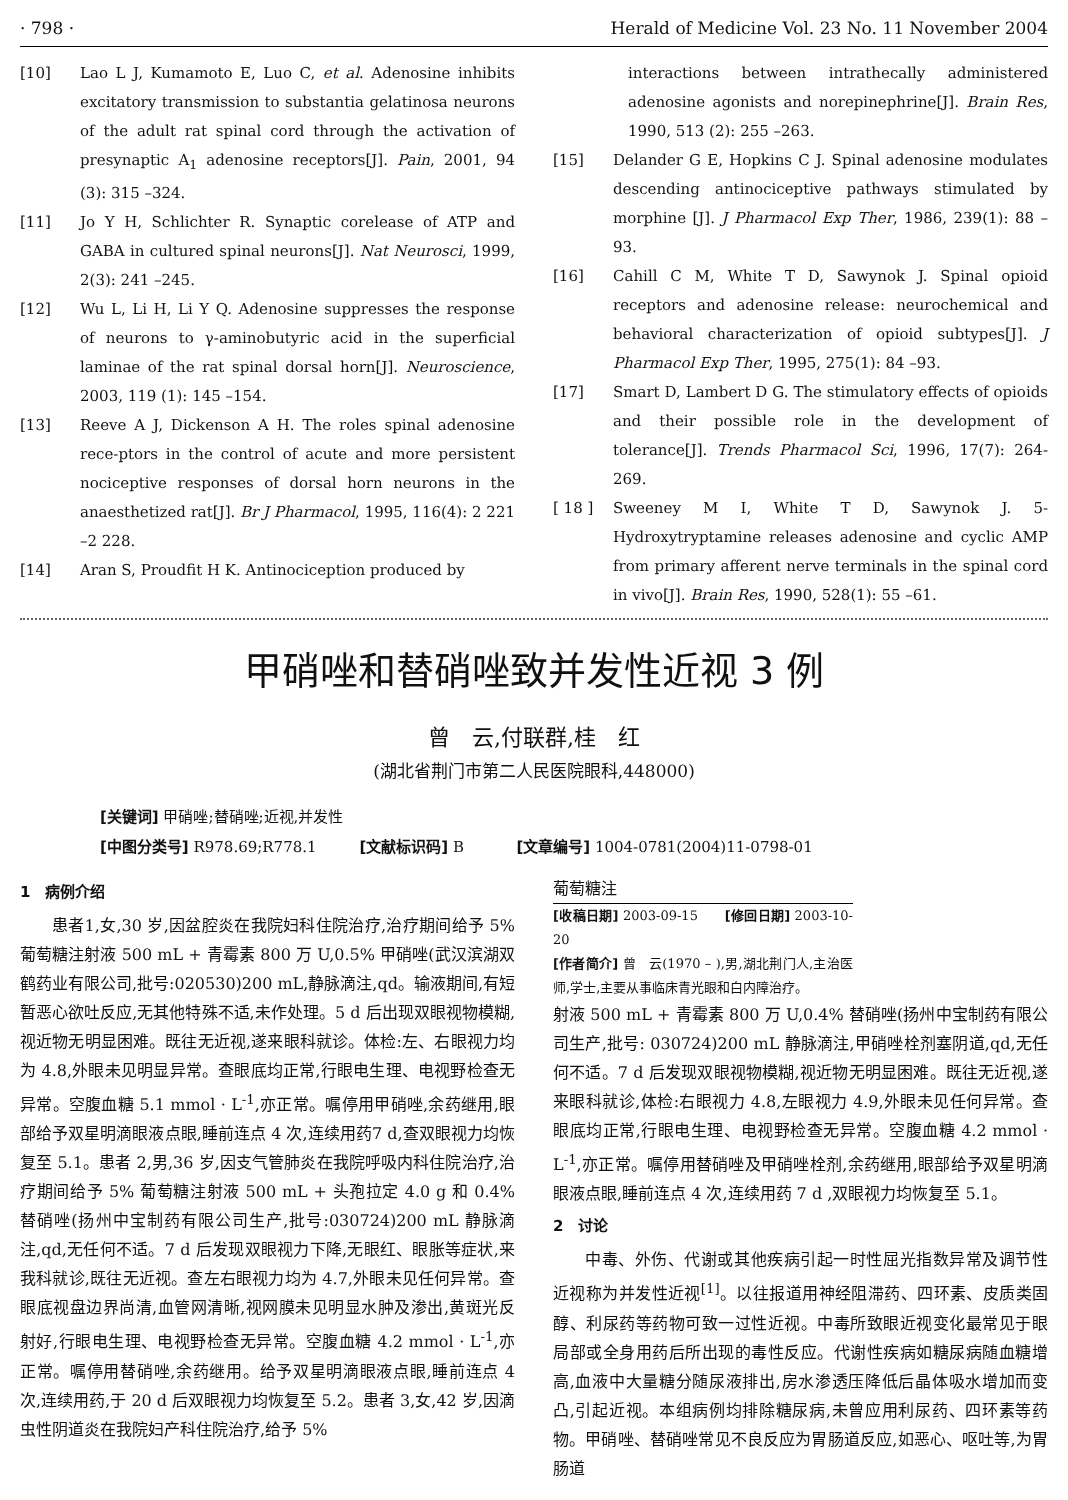· 798 · Herald of Medicine Vol. 23 No. 11 November 2004
[10] Lao L J, Kumamoto E, Luo C, et al. Adenosine inhibits excitatory transmission to substantia gelatinosa neurons of the adult rat spinal cord through the activation of presynaptic A<sub>1</sub> adenosine receptors[J]. Pain, 2001, 94 (3): 315 –324.
[11] Jo Y H, Schlichter R. Synaptic corelease of ATP and GABA in cultured spinal neurons[J]. Nat Neurosci, 1999, 2(3): 241 –245.
[12] Wu L, Li H, Li Y Q. Adenosine suppresses the response of neurons to γ-aminobutyric acid in the superficial laminae of the rat spinal dorsal horn[J]. Neuroscience, 2003, 119 (1): 145 –154.
[13] Reeve A J, Dickenson A H. The roles spinal adenosine rece-ptors in the control of acute and more persistent nociceptive responses of dorsal horn neurons in the anaesthetized rat[J]. Br J Pharmacol, 1995, 116(4): 2 221 –2 228.
[14] Aran S, Proudfit H K. Antinociception produced by
interactions between intrathecally administered adenosine agonists and norepinephrine[J]. Brain Res, 1990, 513 (2): 255 –263.
[15] Delander G E, Hopkins C J. Spinal adenosine modulates descending antinociceptive pathways stimulated by morphine [J]. J Pharmacol Exp Ther, 1986, 239(1): 88 –93.
[16] Cahill C M, White T D, Sawynok J. Spinal opioid receptors and adenosine release: neurochemical and behavioral characterization of opioid subtypes[J]. J Pharmacol Exp Ther, 1995, 275(1): 84 –93.
[17] Smart D, Lambert D G. The stimulatory effects of opioids and their possible role in the development of tolerance[J]. Trends Pharmacol Sci, 1996, 17(7): 264-269.
[ 18 ] Sweeney M I, White T D, Sawynok J. 5-Hydroxytryptamine releases adenosine and cyclic AMP from primary afferent nerve terminals in the spinal cord in vivo[J]. Brain Res, 1990, 528(1): 55 –61.
甲硝唑和替硝唑致并发性近视 3 例
曾　云,付联群,桂　红
(湖北省荆门市第二人民医院眼科,448000)
[关键词] 甲硝唑;替硝唑;近视,并发性
[中图分类号] R978.69;R778.1 [文献标识码] B [文章编号] 1004-0781(2004)11-0798-01
1　病例介绍
患者1,女,30 岁,因盆腔炎在我院妇科住院治疗,治疗期间给予 5% 葡萄糖注射液 500 mL + 青霉素 800 万 U,0.5% 甲硝唑(武汉滨湖双鹤药业有限公司,批号:020530)200 mL,静脉滴注,qd。输液期间,有短暂恶心欲吐反应,无其他特殊不适,未作处理。5 d 后出现双眼视物模糊,视近物无明显困难。既往无近视,遂来眼科就诊。体检:左、右眼视力均为 4.8,外眼未见明显异常。查眼底均正常,行眼电生理、电视野检查无异常。空腹血糖 5.1 mmol · L<sup>-1</sup>,亦正常。嘱停用甲硝唑,余药继用,眼部给予双星明滴眼液点眼,睡前连点 4 次,连续用药7 d,查双眼视力均恢复至 5.1。患者 2,男,36 岁,因支气管肺炎在我院呼吸内科住院治疗,治疗期间给予 5% 葡萄糖注射液 500 mL + 头孢拉定 4.0 g 和 0.4% 替硝唑(扬州中宝制药有限公司生产,批号:030724)200 mL 静脉滴注,qd,无任何不适。7 d 后发现双眼视力下降,无眼红、眼胀等症状,来我科就诊,既往无近视。查左右眼视力均为 4.7,外眼未见任何异常。查眼底视盘边界尚清,血管网清晰,视网膜未见明显水肿及渗出,黄斑光反射好,行眼电生理、电视野检查无异常。空腹血糖 4.2 mmol · L<sup>-1</sup>,亦正常。嘱停用替硝唑,余药继用。给予双星明滴眼液点眼,睡前连点 4 次,连续用药,于 20 d 后双眼视力均恢复至 5.2。患者 3,女,42 岁,因滴虫性阴道炎在我院妇产科住院治疗,给予 5%
葡萄糖注
[收稿日期] 2003-09-15 [修回日期] 2003-10-20
[作者简介] 曾　云(1970 – ),男,湖北荆门人,主治医师,学士,主要从事临床青光眼和白内障治疗。
射液 500 mL + 青霉素 800 万 U,0.4% 替硝唑(扬州中宝制药有限公司生产,批号: 030724)200 mL 静脉滴注,甲硝唑栓剂塞阴道,qd,无任何不适。7 d 后发现双眼视物模糊,视近物无明显困难。既往无近视,遂来眼科就诊,体检:右眼视力 4.8,左眼视力 4.9,外眼未见任何异常。查眼底均正常,行眼电生理、电视野检查无异常。空腹血糖 4.2 mmol · L<sup>-1</sup>,亦正常。嘱停用替硝唑及甲硝唑栓剂,余药继用,眼部给予双星明滴眼液点眼,睡前连点 4 次,连续用药 7 d ,双眼视力均恢复至 5.1。
2　讨论
中毒、外伤、代谢或其他疾病引起一时性屈光指数异常及调节性近视称为并发性近视<sup>[1]</sup>。以往报道用神经阻滞药、四环素、皮质类固醇、利尿药等药物可致一过性近视。中毒所致眼近视变化最常见于眼局部或全身用药后所出现的毒性反应。代谢性疾病如糖尿病随血糖增高,血液中大量糖分随尿液排出,房水渗透压降低后晶体吸水增加而变凸,引起近视。本组病例均排除糖尿病,未曾应用利尿药、四环素等药物。甲硝唑、替硝唑常见不良反应为胃肠道反应,如恶心、呕吐等,为胃肠道